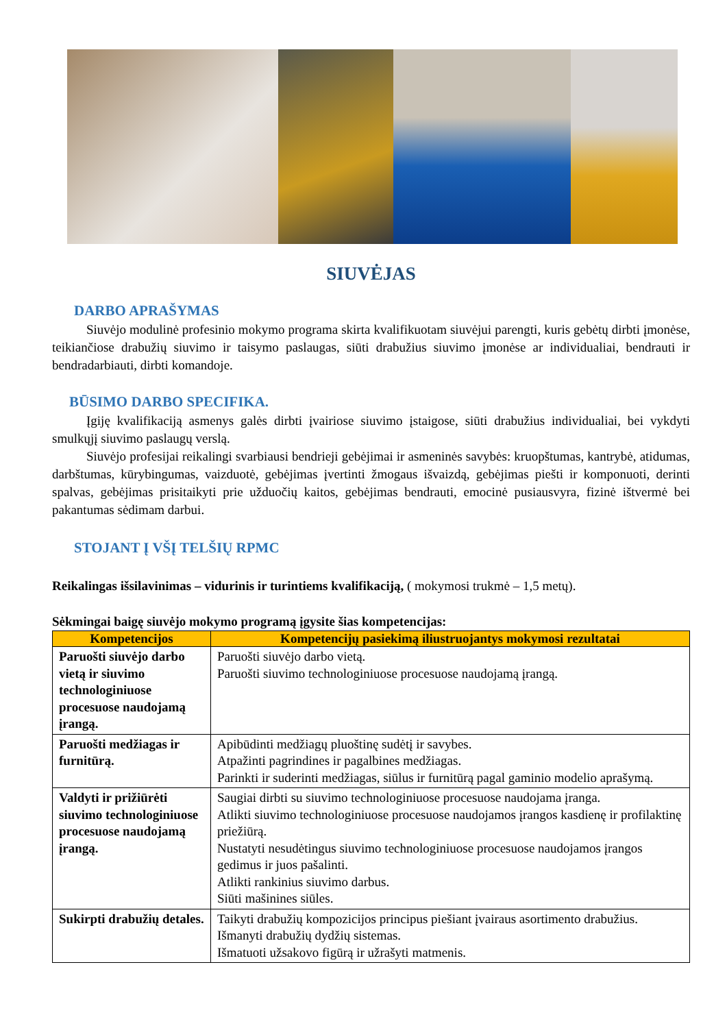SIUVĖJAS
DARBO APRAŠYMAS
Siuvėjo modulinė profesinio mokymo programa skirta kvalifikuotam siuvėjui parengti, kuris gebėtų dirbti įmonėse, teikiančiose drabužių siuvimo ir taisymo paslaugas, siūti drabužius siuvimo įmonėse ar individualiai, bendrauti ir bendradarbiauti, dirbti komandoje.
BŪSIMO DARBO SPECIFIKA.
Įgiję kvalifikaciją asmenys galės dirbti įvairiose siuvimo įstaigose, siūti drabužius individualiai, bei vykdyti smulkųjį siuvimo paslaugų verslą.
Siuvėjo profesijai reikalingi svarbiausi bendrieji gebėjimai ir asmeninės savybės: kruopštumas, kantrybė, atidumas, darbštumas, kūrybingumas, vaizduotė, gebėjimas įvertinti žmogaus išvaizdą, gebėjimas piešti ir komponuoti, derinti spalvas, gebėjimas prisitaikyti prie užduočių kaitos, gebėjimas bendrauti, emocinė pusiausvyra, fizinė ištvermė bei pakantumas sėdimam darbui.
STOJANT Į VŠĮ TELŠIŲ RPMC
Reikalingas išsilavinimas – vidurinis ir turintiems kvalifikaciją, ( mokymosi trukmė – 1,5 metų).
Sėkmingai baigę siuvėjo mokymo programą įgysite šias kompetencijas:
| Kompetencijos | Kompetencijų pasiekimą iliustruojantys mokymosi rezultatai |
| --- | --- |
| Paruošti siuvėjo darbo vietą ir siuvimo technologiniuose procesuose naudojamą įrangą. | Paruošti siuvėjo darbo vietą. Paruošti siuvimo technologiniuose procesuose naudojamą įrangą. |
| Paruošti medžiagas ir furnitūrą. | Apibūdinti medžiagų pluoštinę sudėtį ir savybes. Atpažinti pagrindines ir pagalbines medžiagas. Parinkti ir suderinti medžiagas, siūlus ir furnitūrą pagal gaminio modelio aprašymą. |
| Valdyti ir prižiūrėti siuvimo technologiniuose procesuose naudojamą įrangą. | Saugiai dirbti su siuvimo technologiniuose procesuose naudojama įranga. Atlikti siuvimo technologiniuose procesuose naudojamos įrangos kasdienę ir profilaktinę priežiūrą. Nustatyti nesudėtingus siuvimo technologiniuose procesuose naudojamos įrangos gedimus ir juos pašalinti. Atlikti rankinius siuvimo darbus. Siūti mašinines siūles. |
| Sukirpti drabužių detales. | Taikyti drabužių kompozicijos principus piešiant įvairaus asortimento drabužius. Išmanyti drabužių dydžių sistemas. Išmatuoti užsakovo figūrą ir užrašyti matmenis. |